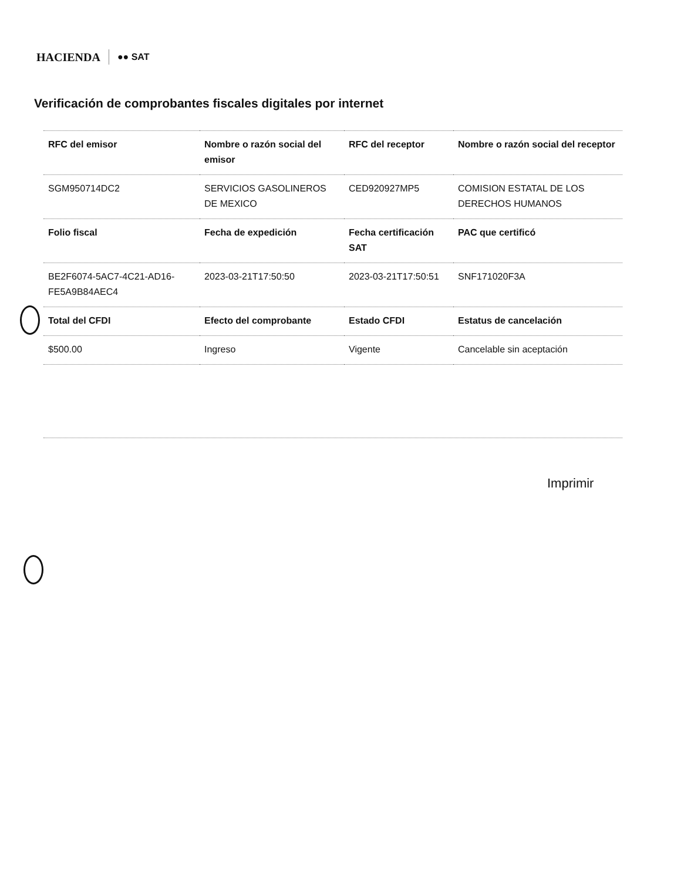HACIENDA ●● SAT
Verificación de comprobantes fiscales digitales por internet
| RFC del emisor | Nombre o razón social del emisor | RFC del receptor | Nombre o razón social del receptor |
| --- | --- | --- | --- |
| SGM950714DC2 | SERVICIOS GASOLINEROS DE MEXICO | CED920927MP5 | COMISION ESTATAL DE LOS DERECHOS HUMANOS |
| Folio fiscal | Fecha de expedición | Fecha certificación SAT | PAC que certificó |
| BE2F6074-5AC7-4C21-AD16-FE5A9B84AEC4 | 2023-03-21T17:50:50 | 2023-03-21T17:50:51 | SNF171020F3A |
| Total del CFDI | Efecto del comprobante | Estado CFDI | Estatus de cancelación |
| $500.00 | Ingreso | Vigente | Cancelable sin aceptación |
Imprimir